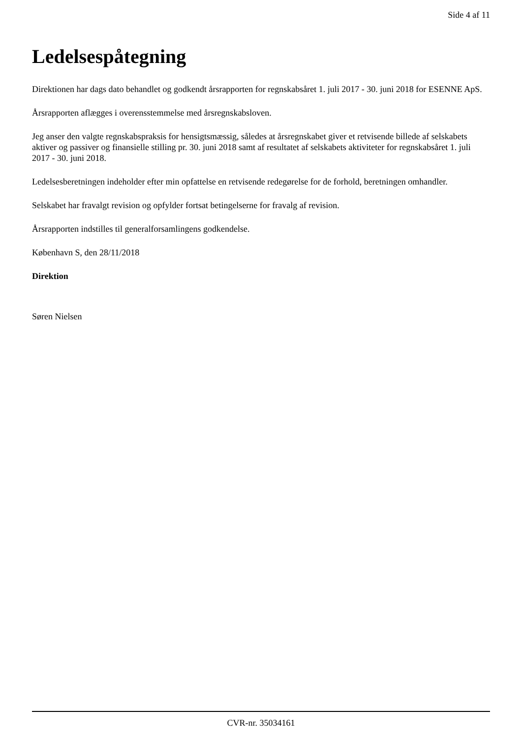Side 4 af 11
Ledelsespåtegning
Direktionen har dags dato behandlet og godkendt årsrapporten for regnskabsåret 1. juli 2017 - 30. juni 2018 for ESENNE ApS.
Årsrapporten aflægges i overensstemmelse med årsregnskabsloven.
Jeg anser den valgte regnskabspraksis for hensigtsmæssig, således at årsregnskabet giver et retvisende billede af selskabets aktiver og passiver og finansielle stilling pr. 30. juni 2018 samt af resultatet af selskabets aktiviteter for regnskabsåret 1. juli 2017 - 30. juni 2018.
Ledelsesberetningen indeholder efter min opfattelse en retvisende redegørelse for de forhold, beretningen omhandler.
Selskabet har fravalgt revision og opfylder fortsat betingelserne for fravalg af revision.
Årsrapporten indstilles til generalforsamlingens godkendelse.
København S, den 28/11/2018
Direktion
Søren Nielsen
CVR-nr. 35034161